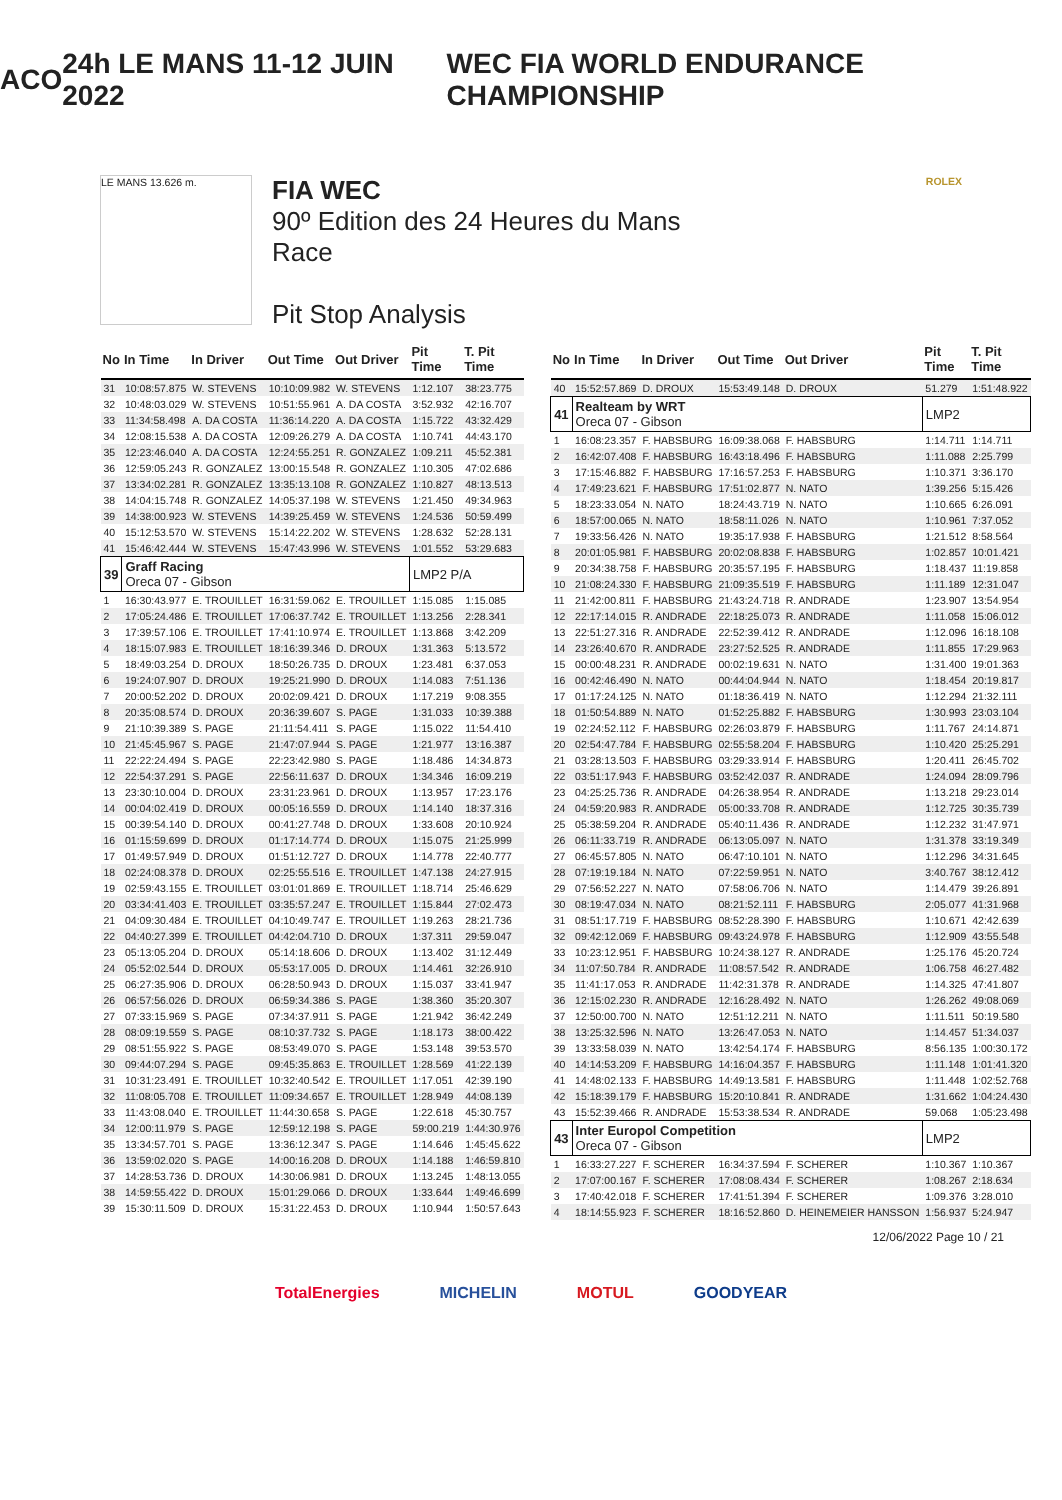ACO 24h LE MANS 11-12 JUIN 2022
WEC FIA WORLD ENDURANCE CHAMPIONSHIP
LE MANS 13.626 m.
FIA WEC
90º Edition des 24 Heures du Mans
Race
Pit Stop Analysis
ROLEX
| No | In Time | In Driver | Out Time | Out Driver | Pit Time | T. Pit Time |
| --- | --- | --- | --- | --- | --- | --- |
| 31 | 10:08:57.875 | W. STEVENS | 10:10:09.982 | W. STEVENS | 1:12.107 | 38:23.775 |
| 32 | 10:48:03.029 | W. STEVENS | 10:51:55.961 | A. DA COSTA | 3:52.932 | 42:16.707 |
| 33 | 11:34:58.498 | A. DA COSTA | 11:36:14.220 | A. DA COSTA | 1:15.722 | 43:32.429 |
| 34 | 12:08:15.538 | A. DA COSTA | 12:09:26.279 | A. DA COSTA | 1:10.741 | 44:43.170 |
| 35 | 12:23:46.040 | A. DA COSTA | 12:24:55.251 | R. GONZALEZ | 1:09.211 | 45:52.381 |
| 36 | 12:59:05.243 | R. GONZALEZ | 13:00:15.548 | R. GONZALEZ | 1:10.305 | 47:02.686 |
| 37 | 13:34:02.281 | R. GONZALEZ | 13:35:13.108 | R. GONZALEZ | 1:10.827 | 48:13.513 |
| 38 | 14:04:15.748 | R. GONZALEZ | 14:05:37.198 | W. STEVENS | 1:21.450 | 49:34.963 |
| 39 | 14:38:00.923 | W. STEVENS | 14:39:25.459 | W. STEVENS | 1:24.536 | 50:59.499 |
| 40 | 15:12:53.570 | W. STEVENS | 15:14:22.202 | W. STEVENS | 1:28.632 | 52:28.131 |
| 41 | 15:46:42.444 | W. STEVENS | 15:47:43.996 | W. STEVENS | 1:01.552 | 53:29.683 |
| 39 | Graff Racing Oreca 07 - Gibson | | | | LMP2 P/A | |
| 1 | 16:30:43.977 | E. TROUILLET | 16:31:59.062 | E. TROUILLET | 1:15.085 | 1:15.085 |
| 2 | 17:05:24.486 | E. TROUILLET | 17:06:37.742 | E. TROUILLET | 1:13.256 | 2:28.341 |
| 3 | 17:39:57.106 | E. TROUILLET | 17:41:10.974 | E. TROUILLET | 1:13.868 | 3:42.209 |
| 4 | 18:15:07.983 | E. TROUILLET | 18:16:39.346 | D. DROUX | 1:31.363 | 5:13.572 |
| 5 | 18:49:03.254 | D. DROUX | 18:50:26.735 | D. DROUX | 1:23.481 | 6:37.053 |
| 6 | 19:24:07.907 | D. DROUX | 19:25:21.990 | D. DROUX | 1:14.083 | 7:51.136 |
| 7 | 20:00:52.202 | D. DROUX | 20:02:09.421 | D. DROUX | 1:17.219 | 9:08.355 |
| 8 | 20:35:08.574 | D. DROUX | 20:36:39.607 | S. PAGE | 1:31.033 | 10:39.388 |
| 9 | 21:10:39.389 | S. PAGE | 21:11:54.411 | S. PAGE | 1:15.022 | 11:54.410 |
| 10 | 21:45:45.967 | S. PAGE | 21:47:07.944 | S. PAGE | 1:21.977 | 13:16.387 |
| 11 | 22:22:24.494 | S. PAGE | 22:23:42.980 | S. PAGE | 1:18.486 | 14:34.873 |
| 12 | 22:54:37.291 | S. PAGE | 22:56:11.637 | D. DROUX | 1:34.346 | 16:09.219 |
| 13 | 23:30:10.004 | D. DROUX | 23:31:23.961 | D. DROUX | 1:13.957 | 17:23.176 |
| 14 | 00:04:02.419 | D. DROUX | 00:05:16.559 | D. DROUX | 1:14.140 | 18:37.316 |
| 15 | 00:39:54.140 | D. DROUX | 00:41:27.748 | D. DROUX | 1:33.608 | 20:10.924 |
| 16 | 01:15:59.699 | D. DROUX | 01:17:14.774 | D. DROUX | 1:15.075 | 21:25.999 |
| 17 | 01:49:57.949 | D. DROUX | 01:51:12.727 | D. DROUX | 1:14.778 | 22:40.777 |
| 18 | 02:24:08.378 | D. DROUX | 02:25:55.516 | E. TROUILLET | 1:47.138 | 24:27.915 |
| 19 | 02:59:43.155 | E. TROUILLET | 03:01:01.869 | E. TROUILLET | 1:18.714 | 25:46.629 |
| 20 | 03:34:41.403 | E. TROUILLET | 03:35:57.247 | E. TROUILLET | 1:15.844 | 27:02.473 |
| 21 | 04:09:30.484 | E. TROUILLET | 04:10:49.747 | E. TROUILLET | 1:19.263 | 28:21.736 |
| 22 | 04:40:27.399 | E. TROUILLET | 04:42:04.710 | D. DROUX | 1:37.311 | 29:59.047 |
| 23 | 05:13:05.204 | D. DROUX | 05:14:18.606 | D. DROUX | 1:13.402 | 31:12.449 |
| 24 | 05:52:02.544 | D. DROUX | 05:53:17.005 | D. DROUX | 1:14.461 | 32:26.910 |
| 25 | 06:27:35.906 | D. DROUX | 06:28:50.943 | D. DROUX | 1:15.037 | 33:41.947 |
| 26 | 06:57:56.026 | D. DROUX | 06:59:34.386 | S. PAGE | 1:38.360 | 35:20.307 |
| 27 | 07:33:15.969 | S. PAGE | 07:34:37.911 | S. PAGE | 1:21.942 | 36:42.249 |
| 28 | 08:09:19.559 | S. PAGE | 08:10:37.732 | S. PAGE | 1:18.173 | 38:00.422 |
| 29 | 08:51:55.922 | S. PAGE | 08:53:49.070 | S. PAGE | 1:53.148 | 39:53.570 |
| 30 | 09:44:07.294 | S. PAGE | 09:45:35.863 | E. TROUILLET | 1:28.569 | 41:22.139 |
| 31 | 10:31:23.491 | E. TROUILLET | 10:32:40.542 | E. TROUILLET | 1:17.051 | 42:39.190 |
| 32 | 11:08:05.708 | E. TROUILLET | 11:09:34.657 | E. TROUILLET | 1:28.949 | 44:08.139 |
| 33 | 11:43:08.040 | E. TROUILLET | 11:44:30.658 | S. PAGE | 1:22.618 | 45:30.757 |
| 34 | 12:00:11.979 | S. PAGE | 12:59:12.198 | S. PAGE | 59:00.219 | 1:44:30.976 |
| 35 | 13:34:57.701 | S. PAGE | 13:36:12.347 | S. PAGE | 1:14.646 | 1:45:45.622 |
| 36 | 13:59:02.020 | S. PAGE | 14:00:16.208 | D. DROUX | 1:14.188 | 1:46:59.810 |
| 37 | 14:28:53.736 | D. DROUX | 14:30:06.981 | D. DROUX | 1:13.245 | 1:48:13.055 |
| 38 | 14:59:55.422 | D. DROUX | 15:01:29.066 | D. DROUX | 1:33.644 | 1:49:46.699 |
| 39 | 15:30:11.509 | D. DROUX | 15:31:22.453 | D. DROUX | 1:10.944 | 1:50:57.643 |
| No | In Time | In Driver | Out Time | Out Driver | Pit Time | T. Pit Time |
| --- | --- | --- | --- | --- | --- | --- |
| 40 | 15:52:57.869 | D. DROUX | 15:53:49.148 | D. DROUX | 51.279 | 1:51:48.922 |
| 41 | Realteam by WRT Oreca 07 - Gibson | | | | LMP2 | |
| 1 | 16:08:23.357 | F. HABSBURG | 16:09:38.068 | F. HABSBURG | 1:14.711 | 1:14.711 |
| 2 | 16:42:07.408 | F. HABSBURG | 16:43:18.496 | F. HABSBURG | 1:11.088 | 2:25.799 |
| 3 | 17:15:46.882 | F. HABSBURG | 17:16:57.253 | F. HABSBURG | 1:10.371 | 3:36.170 |
| 4 | 17:49:23.621 | F. HABSBURG | 17:51:02.877 | N. NATO | 1:39.256 | 5:15.426 |
| 5 | 18:23:33.054 | N. NATO | 18:24:43.719 | N. NATO | 1:10.665 | 6:26.091 |
| 6 | 18:57:00.065 | N. NATO | 18:58:11.026 | N. NATO | 1:10.961 | 7:37.052 |
| 7 | 19:33:56.426 | N. NATO | 19:35:17.938 | F. HABSBURG | 1:21.512 | 8:58.564 |
| 8 | 20:01:05.981 | F. HABSBURG | 20:02:08.838 | F. HABSBURG | 1:02.857 | 10:01.421 |
| 9 | 20:34:38.758 | F. HABSBURG | 20:35:57.195 | F. HABSBURG | 1:18.437 | 11:19.858 |
| 10 | 21:08:24.330 | F. HABSBURG | 21:09:35.519 | F. HABSBURG | 1:11.189 | 12:31.047 |
| 11 | 21:42:00.811 | F. HABSBURG | 21:43:24.718 | R. ANDRADE | 1:23.907 | 13:54.954 |
| 12 | 22:17:14.015 | R. ANDRADE | 22:18:25.073 | R. ANDRADE | 1:11.058 | 15:06.012 |
| 13 | 22:51:27.316 | R. ANDRADE | 22:52:39.412 | R. ANDRADE | 1:12.096 | 16:18.108 |
| 14 | 23:26:40.670 | R. ANDRADE | 23:27:52.525 | R. ANDRADE | 1:11.855 | 17:29.963 |
| 15 | 00:00:48.231 | R. ANDRADE | 00:02:19.631 | N. NATO | 1:31.400 | 19:01.363 |
| 16 | 00:42:46.490 | N. NATO | 00:44:04.944 | N. NATO | 1:18.454 | 20:19.817 |
| 17 | 01:17:24.125 | N. NATO | 01:18:36.419 | N. NATO | 1:12.294 | 21:32.111 |
| 18 | 01:50:54.889 | N. NATO | 01:52:25.882 | F. HABSBURG | 1:30.993 | 23:03.104 |
| 19 | 02:24:52.112 | F. HABSBURG | 02:26:03.879 | F. HABSBURG | 1:11.767 | 24:14.871 |
| 20 | 02:54:47.784 | F. HABSBURG | 02:55:58.204 | F. HABSBURG | 1:10.420 | 25:25.291 |
| 21 | 03:28:13.503 | F. HABSBURG | 03:29:33.914 | F. HABSBURG | 1:20.411 | 26:45.702 |
| 22 | 03:51:17.943 | F. HABSBURG | 03:52:42.037 | R. ANDRADE | 1:24.094 | 28:09.796 |
| 23 | 04:25:25.736 | R. ANDRADE | 04:26:38.954 | R. ANDRADE | 1:13.218 | 29:23.014 |
| 24 | 04:59:20.983 | R. ANDRADE | 05:00:33.708 | R. ANDRADE | 1:12.725 | 30:35.739 |
| 25 | 05:38:59.204 | R. ANDRADE | 05:40:11.436 | R. ANDRADE | 1:12.232 | 31:47.971 |
| 26 | 06:11:33.719 | R. ANDRADE | 06:13:05.097 | N. NATO | 1:31.378 | 33:19.349 |
| 27 | 06:45:57.805 | N. NATO | 06:47:10.101 | N. NATO | 1:12.296 | 34:31.645 |
| 28 | 07:19:19.184 | N. NATO | 07:22:59.951 | N. NATO | 3:40.767 | 38:12.412 |
| 29 | 07:56:52.227 | N. NATO | 07:58:06.706 | N. NATO | 1:14.479 | 39:26.891 |
| 30 | 08:19:47.034 | N. NATO | 08:21:52.111 | F. HABSBURG | 2:05.077 | 41:31.968 |
| 31 | 08:51:17.719 | F. HABSBURG | 08:52:28.390 | F. HABSBURG | 1:10.671 | 42:42.639 |
| 32 | 09:42:12.069 | F. HABSBURG | 09:43:24.978 | F. HABSBURG | 1:12.909 | 43:55.548 |
| 33 | 10:23:12.951 | F. HABSBURG | 10:24:38.127 | R. ANDRADE | 1:25.176 | 45:20.724 |
| 34 | 11:07:50.784 | R. ANDRADE | 11:08:57.542 | R. ANDRADE | 1:06.758 | 46:27.482 |
| 35 | 11:41:17.053 | R. ANDRADE | 11:42:31.378 | R. ANDRADE | 1:14.325 | 47:41.807 |
| 36 | 12:15:02.230 | R. ANDRADE | 12:16:28.492 | N. NATO | 1:26.262 | 49:08.069 |
| 37 | 12:50:00.700 | N. NATO | 12:51:12.211 | N. NATO | 1:11.511 | 50:19.580 |
| 38 | 13:25:32.596 | N. NATO | 13:26:47.053 | N. NATO | 1:14.457 | 51:34.037 |
| 39 | 13:33:58.039 | N. NATO | 13:42:54.174 | F. HABSBURG | 8:56.135 | 1:00:30.172 |
| 40 | 14:14:53.209 | F. HABSBURG | 14:16:04.357 | F. HABSBURG | 1:11.148 | 1:01:41.320 |
| 41 | 14:48:02.133 | F. HABSBURG | 14:49:13.581 | F. HABSBURG | 1:11.448 | 1:02:52.768 |
| 42 | 15:18:39.179 | F. HABSBURG | 15:20:10.841 | R. ANDRADE | 1:31.662 | 1:04:24.430 |
| 43 | 15:52:39.466 | R. ANDRADE | 15:53:38.534 | R. ANDRADE | 59.068 | 1:05:23.498 |
| 43 | Inter Europol Competition Oreca 07 - Gibson | | | | LMP2 | |
| 1 | 16:33:27.227 | F. SCHERER | 16:34:37.594 | F. SCHERER | 1:10.367 | 1:10.367 |
| 2 | 17:07:00.167 | F. SCHERER | 17:08:08.434 | F. SCHERER | 1:08.267 | 2:18.634 |
| 3 | 17:40:42.018 | F. SCHERER | 17:41:51.394 | F. SCHERER | 1:09.376 | 3:28.010 |
| 4 | 18:14:55.923 | F. SCHERER | 18:16:52.860 | D. HEINEMEIER HANSSON | 1:56.937 | 5:24.947 |
12/06/2022 Page 10 / 21
TotalEnergies MICHELIN MOTUL GOODYEAR